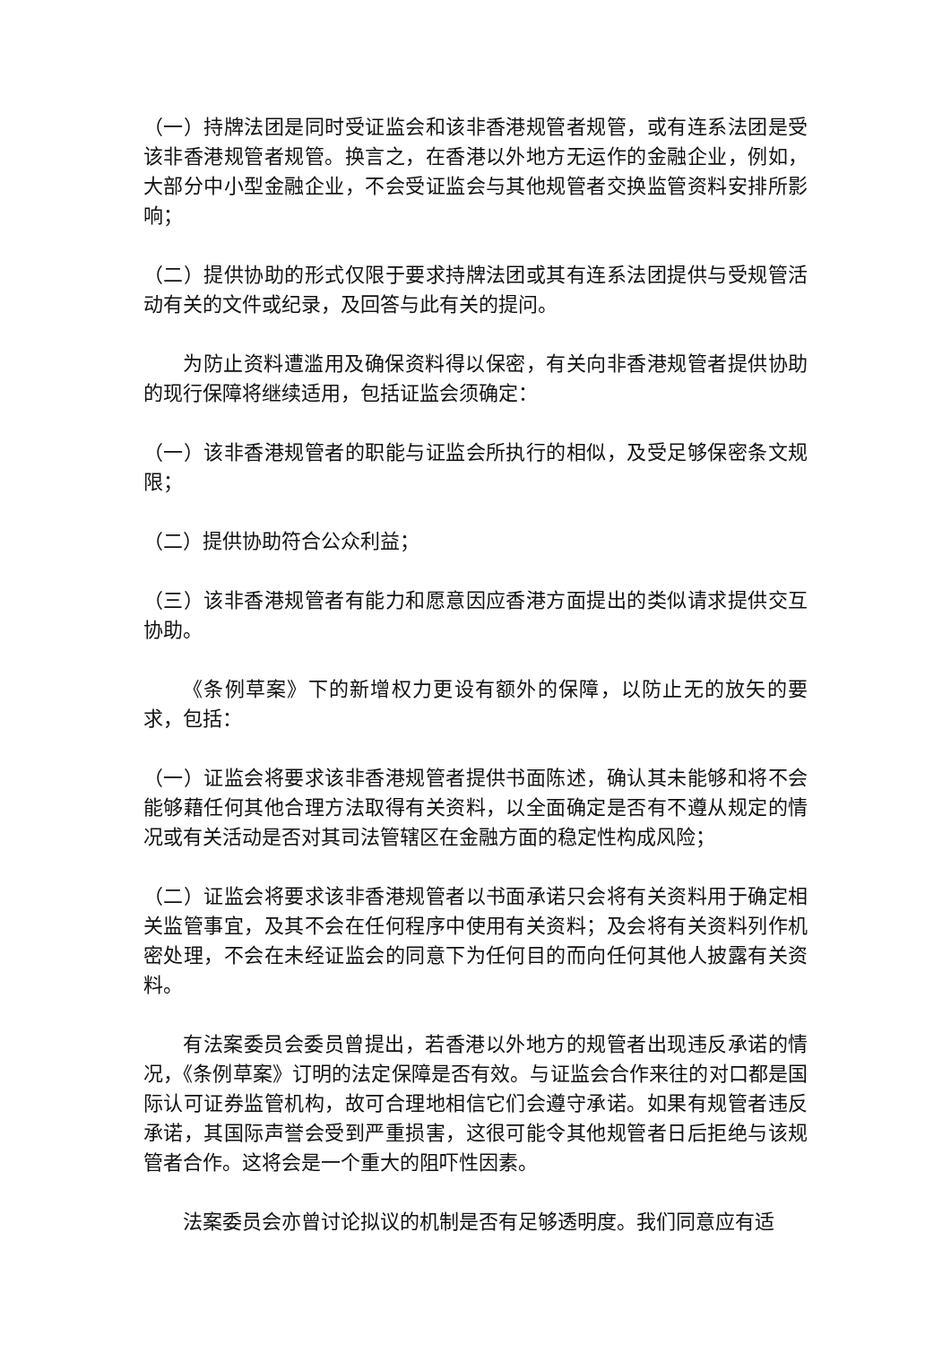（一）持牌法团是同时受证监会和该非香港规管者规管，或有连系法团是受该非香港规管者规管。换言之，在香港以外地方无运作的金融企业，例如，大部分中小型金融企业，不会受证监会与其他规管者交换监管资料安排所影响；
（二）提供协助的形式仅限于要求持牌法团或其有连系法团提供与受规管活动有关的文件或纪录，及回答与此有关的提问。
为防止资料遭滥用及确保资料得以保密，有关向非香港规管者提供协助的现行保障将继续适用，包括证监会须确定：
（一）该非香港规管者的职能与证监会所执行的相似，及受足够保密条文规限；
（二）提供协助符合公众利益；
（三）该非香港规管者有能力和愿意因应香港方面提出的类似请求提供交互协助。
《条例草案》下的新增权力更设有额外的保障，以防止无的放矢的要求，包括：
（一）证监会将要求该非香港规管者提供书面陈述，确认其未能够和将不会能够藉任何其他合理方法取得有关资料，以全面确定是否有不遵从规定的情况或有关活动是否对其司法管辖区在金融方面的稳定性构成风险；
（二）证监会将要求该非香港规管者以书面承诺只会将有关资料用于确定相关监管事宜，及其不会在任何程序中使用有关资料；及会将有关资料列作机密处理，不会在未经证监会的同意下为任何目的而向任何其他人披露有关资料。
有法案委员会委员曾提出，若香港以外地方的规管者出现违反承诺的情况，《条例草案》订明的法定保障是否有效。与证监会合作来往的对口都是国际认可证券监管机构，故可合理地相信它们会遵守承诺。如果有规管者违反承诺，其国际声誉会受到严重损害，这很可能令其他规管者日后拒绝与该规管者合作。这将会是一个重大的阻吓性因素。
法案委员会亦曾讨论拟议的机制是否有足够透明度。我们同意应有适